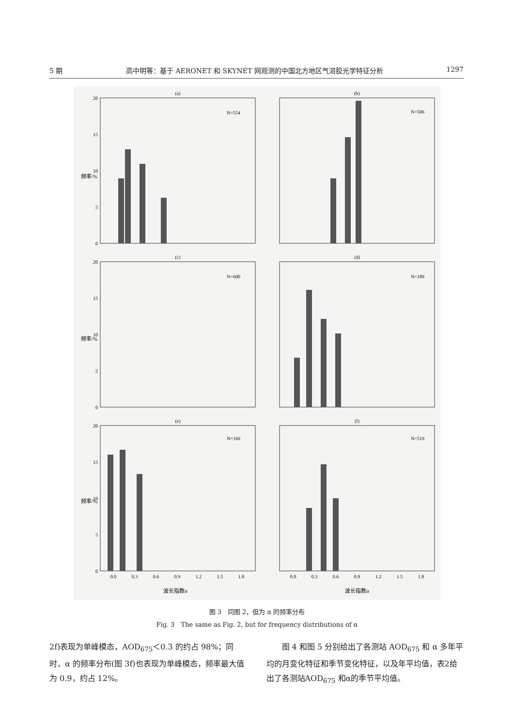5 期 高中明等：基于 AERONET 和 SKYNET 网观测的中国北方地区气溶胶光学特征分析 1297
(a)
(b)
(c)
(d)
(e)
(f)
N=554
N=506
N=600
N=189
N=169
N=519
0.0
0.3
0.6
0.9
1.2
1.5
1.8
0.0
0.3
0.6
0.9
1.2
1.5
1.8
波长指数α
波长指数α
20
15
10
5
0
20
15
10
5
0
20
15
10
5
0
频率/%
频率/%
频率/%
图 3　同图 2，但为 α 的频率分布
Fig. 3　The same as Fig. 2, but for frequency distributions of α
2f)表现为单峰模态，AOD<sub>675</sub>＜0.3 的约占 98%；同时，α 的频率分布(图 3f)也表现为单峰模态，频率最大值为 0.9，约占 12%。
　　图 4 和图 5 分别给出了各测站 AOD<sub>675</sub> 和 α 多年平均的月变化特征和季节变化特征，以及年平均值，表2给出了各测站AOD<sub>675</sub> 和α的季节平均值。